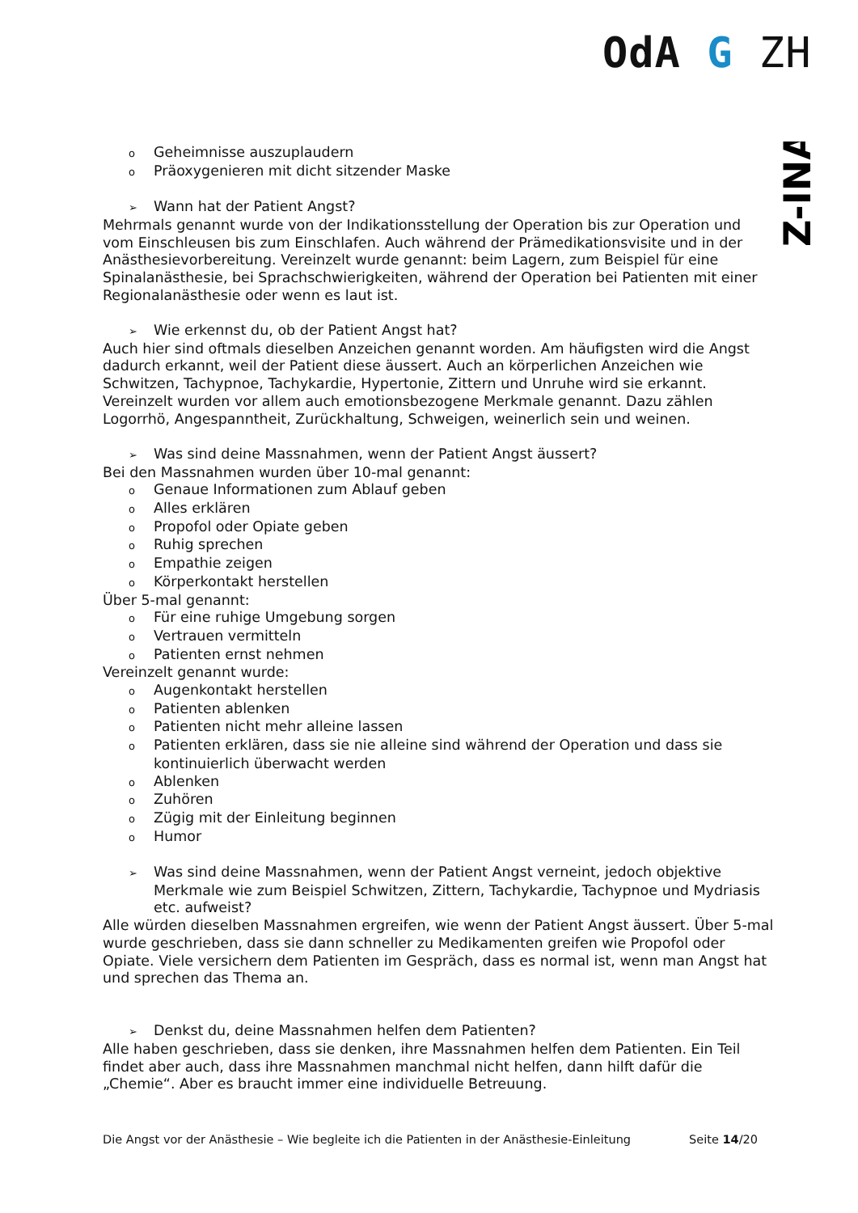OdA G ZH
Z-INA
o Geheimnisse auszuplaudern
o Präoxygenieren mit dicht sitzender Maske
➢ Wann hat der Patient Angst?
Mehrmals genannt wurde von der Indikationsstellung der Operation bis zur Operation und vom Einschleusen bis zum Einschlafen. Auch während der Prämedikationsvisite und in der Anästhesievorbereitung. Vereinzelt wurde genannt: beim Lagern, zum Beispiel für eine Spinalanästhesie, bei Sprachschwierigkeiten, während der Operation bei Patienten mit einer Regionalanästhesie oder wenn es laut ist.
➢ Wie erkennst du, ob der Patient Angst hat?
Auch hier sind oftmals dieselben Anzeichen genannt worden. Am häufigsten wird die Angst dadurch erkannt, weil der Patient diese äussert. Auch an körperlichen Anzeichen wie Schwitzen, Tachypnoe, Tachykardie, Hypertonie, Zittern und Unruhe wird sie erkannt. Vereinzelt wurden vor allem auch emotionsbezogene Merkmale genannt. Dazu zählen Logorrhö, Angespanntheit, Zurückhaltung, Schweigen, weinerlich sein und weinen.
➢ Was sind deine Massnahmen, wenn der Patient Angst äussert?
Bei den Massnahmen wurden über 10-mal genannt:
o Genaue Informationen zum Ablauf geben
o Alles erklären
o Propofol oder Opiate geben
o Ruhig sprechen
o Empathie zeigen
o Körperkontakt herstellen
Über 5-mal genannt:
o Für eine ruhige Umgebung sorgen
o Vertrauen vermitteln
o Patienten ernst nehmen
Vereinzelt genannt wurde:
o Augenkontakt herstellen
o Patienten ablenken
o Patienten nicht mehr alleine lassen
o Patienten erklären, dass sie nie alleine sind während der Operation und dass sie kontinuierlich überwacht werden
o Ablenken
o Zuhören
o Zügig mit der Einleitung beginnen
o Humor
➢ Was sind deine Massnahmen, wenn der Patient Angst verneint, jedoch objektive Merkmale wie zum Beispiel Schwitzen, Zittern, Tachykardie, Tachypnoe und Mydriasis etc. aufweist?
Alle würden dieselben Massnahmen ergreifen, wie wenn der Patient Angst äussert. Über 5-mal wurde geschrieben, dass sie dann schneller zu Medikamenten greifen wie Propofol oder Opiate. Viele versichern dem Patienten im Gespräch, dass es normal ist, wenn man Angst hat und sprechen das Thema an.
➢ Denkst du, deine Massnahmen helfen dem Patienten?
Alle haben geschrieben, dass sie denken, ihre Massnahmen helfen dem Patienten. Ein Teil findet aber auch, dass ihre Massnahmen manchmal nicht helfen, dann hilft dafür die „Chemie“. Aber es braucht immer eine individuelle Betreuung.
Die Angst vor der Anästhesie – Wie begleite ich die Patienten in der Anästhesie-Einleitung Seite 14/20